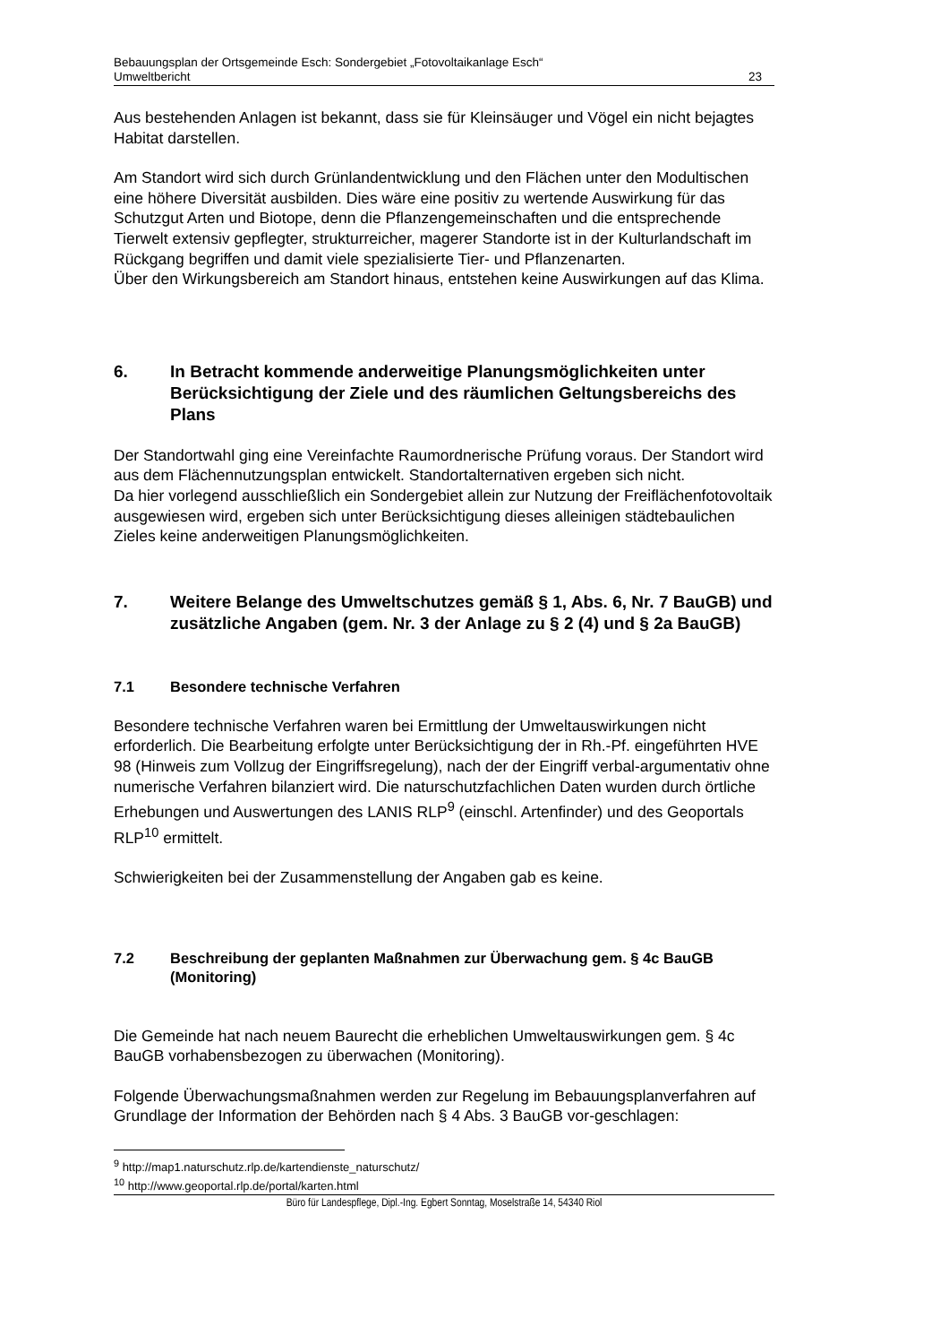Bebauungsplan der Ortsgemeinde Esch: Sondergebiet „Fotovoltaikanlage Esch“
Umweltbericht 23
Aus bestehenden Anlagen ist bekannt, dass sie für Kleinsäuger und Vögel ein nicht bejagtes Habitat darstellen.
Am Standort wird sich durch Grünlandentwicklung und den Flächen unter den Modultischen eine höhere Diversität ausbilden. Dies wäre eine positiv zu wertende Auswirkung für das Schutzgut Arten und Biotope, denn die Pflanzengemeinschaften und die entsprechende Tierwelt extensiv gepflegter, strukturreicher, magerer Standorte ist in der Kulturlandschaft im Rückgang begriffen und damit viele spezialisierte Tier- und Pflanzenarten.
Über den Wirkungsbereich am Standort hinaus, entstehen keine Auswirkungen auf das Klima.
6. In Betracht kommende anderweitige Planungsmöglichkeiten unter Berücksichtigung der Ziele und des räumlichen Geltungsbereichs des Plans
Der Standortwahl ging eine Vereinfachte Raumordnerische Prüfung voraus. Der Standort wird aus dem Flächennutzungsplan entwickelt. Standortalternativen ergeben sich nicht.
Da hier vorlegend ausschließlich ein Sondergebiet allein zur Nutzung der Freiflächenfotovoltaik ausgewiesen wird, ergeben sich unter Berücksichtigung dieses alleinigen städtebaulichen Zieles keine anderweitigen Planungsmöglichkeiten.
7. Weitere Belange des Umweltschutzes gemäß § 1, Abs. 6, Nr. 7 BauGB) und zusätzliche Angaben (gem. Nr. 3 der Anlage zu § 2 (4) und § 2a BauGB)
7.1 Besondere technische Verfahren
Besondere technische Verfahren waren bei Ermittlung der Umweltauswirkungen nicht erforderlich. Die Bearbeitung erfolgte unter Berücksichtigung der in Rh.-Pf. eingeführten HVE 98 (Hinweis zum Vollzug der Eingriffsregelung), nach der der Eingriff verbal-argumentativ ohne numerische Verfahren bilanziert wird. Die naturschutzfachlichen Daten wurden durch örtliche Erhebungen und Auswertungen des LANIS RLP<sup>9</sup> (einschl. Artenfinder) und des Geoportals RLP<sup>10</sup> ermittelt.
Schwierigkeiten bei der Zusammenstellung der Angaben gab es keine.
7.2 Beschreibung der geplanten Maßnahmen zur Überwachung gem. § 4c BauGB (Monitoring)
Die Gemeinde hat nach neuem Baurecht die erheblichen Umweltauswirkungen gem. § 4c BauGB vorhabensbezogen zu überwachen (Monitoring).
Folgende Überwachungsmaßnahmen werden zur Regelung im Bebauungsplanverfahren auf Grundlage der Information der Behörden nach § 4 Abs. 3 BauGB vor-geschlagen:
<sup>9</sup> http://map1.naturschutz.rlp.de/kartendienste_naturschutz/
<sup>10</sup> http://www.geoportal.rlp.de/portal/karten.html
Büro für Landespflege, Dipl.-Ing. Egbert Sonntag, Moselstraße 14, 54340 Riol